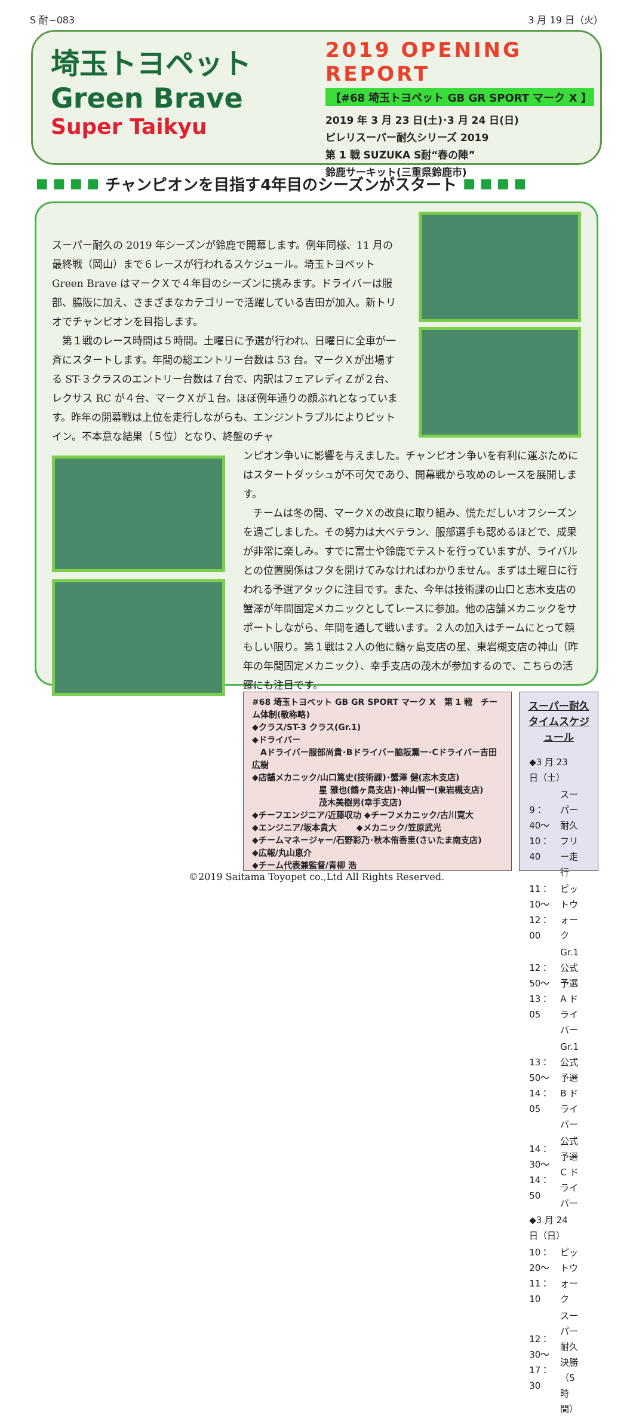S 耐−083 3 月 19 日（火）
埼玉トヨペット
Green Brave
Super Taikyu
2019 OPENING REPORT
【#68 埼玉トヨペット GB GR SPORT マーク X 】
2019 年 3 月 23 日(土)･3 月 24 日(日)
ピレリスーパー耐久シリーズ 2019
第 1 戦 SUZUKA S耐“春の陣”
鈴鹿サーキット(三重県鈴鹿市)
■ ■ ■ ■ チャンピオンを目指す4年目のシーズンがスタート ■ ■ ■ ■
スーパー耐久の 2019 年シーズンが鈴鹿で開幕します。例年同様、11 月の最終戦（岡山）まで６レースが行われるスケジュール。埼玉トヨペット Green Brave はマークＸで４年目のシーズンに挑みます。ドライバーは服部、脇阪に加え、さまざまなカテゴリーで活躍している吉田が加入。新トリオでチャンピオンを目指します。
　第１戦のレース時間は５時間。土曜日に予選が行われ、日曜日に全車が一斉にスタートします。年間の総エントリー台数は 53 台。マークＸが出場する ST-３クラスのエントリー台数は７台で、内訳はフェアレディＺが２台、レクサス RC が４台、マークＸが１台。ほぼ例年通りの顔ぶれとなっています。昨年の開幕戦は上位を走行しながらも、エンジントラブルによりピットイン。不本意な結果（５位）となり、終盤のチャ
ンピオン争いに影響を与えました。チャンピオン争いを有利に運ぶためにはスタートダッシュが不可欠であり、開幕戦から攻めのレースを展開します。
　チームは冬の間、マークＸの改良に取り組み、慌ただしいオフシーズンを過ごしました。その努力は大ベテラン、服部選手も認めるほどで、成果が非常に楽しみ。すでに富士や鈴鹿でテストを行っていますが、ライバルとの位置関係はフタを開けてみなければわかりません。まずは土曜日に行われる予選アタックに注目です。また、今年は技術課の山口と志木支店の蟹澤が年間固定メカニックとしてレースに参加。他の店舗メカニックをサポートしながら、年間を通して戦います。２人の加入はチームにとって頼もしい限り。第１戦は２人の他に鶴ヶ島支店の星、東岩槻支店の神山（昨年の年間固定メカニック）、幸手支店の茂木が参加するので、こちらの活躍にも注目です。
#68 埼玉トヨペット GB GR SPORT マーク X　第 1 戦　チーム体制(敬称略)
◆クラス/ST-3 クラス(Gr.1)
◆ドライバー
　Aドライバー服部尚貴･Bドライバー脇阪薫一･Cドライバー吉田広樹
◆店舗メカニック/山口篤史(技術課)･蟹澤 健(志木支店)
　　　　　　　　星 雅也(鶴ヶ島支店)･神山智一(東岩槻支店)
　　　　　　　　茂木美樹男(幸手支店)
◆チーフエンジニア/近藤収功 ◆チーフメカニック/古川寛大
◆エンジニア/坂本貴大 　　◆メカニック/笠原武光
◆チームマネージャー/石野彩乃･秋本侑香里(さいたま南支店)
◆広報/丸山恵介
◆チーム代表兼監督/青柳 浩
スーパー耐久タイムスケジュール
| ◆3 月 23 日（土） | |
| 9：40〜10：40 | スーパー耐久フリー走行 |
| 11：10〜12：00 | ピットウォーク |
| 12：50〜13：05 | Gr.1 公式予選 A ドライバー |
| 13：50〜14：05 | Gr.1 公式予選 B ドライバー |
| 14：30〜14：50 | 公式予選 C ドライバー |
| ◆3 月 24 日（日） | |
| 10：20〜11：10 | ピットウォーク |
| 12：30〜17：30 | スーパー耐久 決勝（5 時間） |
©2019 Saitama Toyopet co.,Ltd All Rights Reserved.